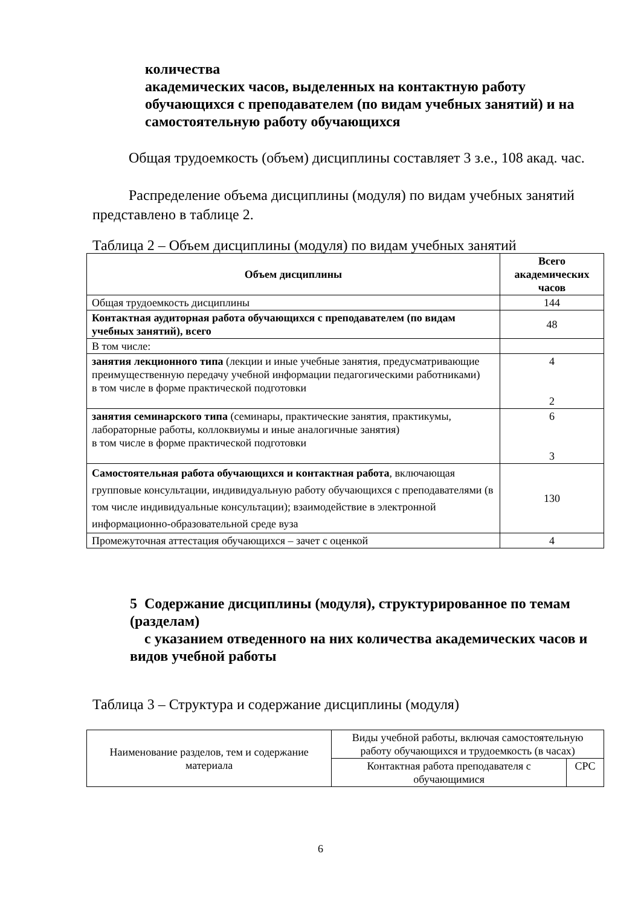количества
академических часов, выделенных на контактную работу обучающихся с преподавателем (по видам учебных занятий) и на самостоятельную работу обучающихся
Общая трудоемкость (объем) дисциплины составляет 3 з.е., 108 акад. час.
Распределение объема дисциплины (модуля) по видам учебных занятий представлено в таблице 2.
Таблица 2 – Объем дисциплины (модуля) по видам учебных занятий
| Объем дисциплины | Всего академических часов |
| --- | --- |
| Общая трудоемкость дисциплины | 144 |
| Контактная аудиторная работа обучающихся с преподавателем (по видам учебных занятий), всего | 48 |
| В том числе: | |
| занятия лекционного типа (лекции и иные учебные занятия, предусматривающие преимущественную передачу учебной информации педагогическими работниками) в том числе в форме практической подготовки | 4 2 |
| занятия семинарского типа (семинары, практические занятия, практикумы, лабораторные работы, коллоквиумы и иные аналогичные занятия) в том числе в форме практической подготовки | 6 3 |
| Самостоятельная работа обучающихся и контактная работа , включающая групповые консультации, индивидуальную работу обучающихся с преподавателями (в том числе индивидуальные консультации); взаимодействие в электронной информационно-образовательной среде вуза | 130 |
| Промежуточная аттестация обучающихся – зачет с оценкой | 4 |
5 Содержание дисциплины (модуля), структурированное по темам (разделам)
с указанием отведенного на них количества академических часов и видов учебной работы
Таблица 3 – Структура и содержание дисциплины (модуля)
| Наименование разделов, тем и содержание материала | Виды учебной работы, включая самостоятельную работу обучающихся и трудоемкость (в часах) | |
| | Контактная работа преподавателя с обучающимися | СРС |
6